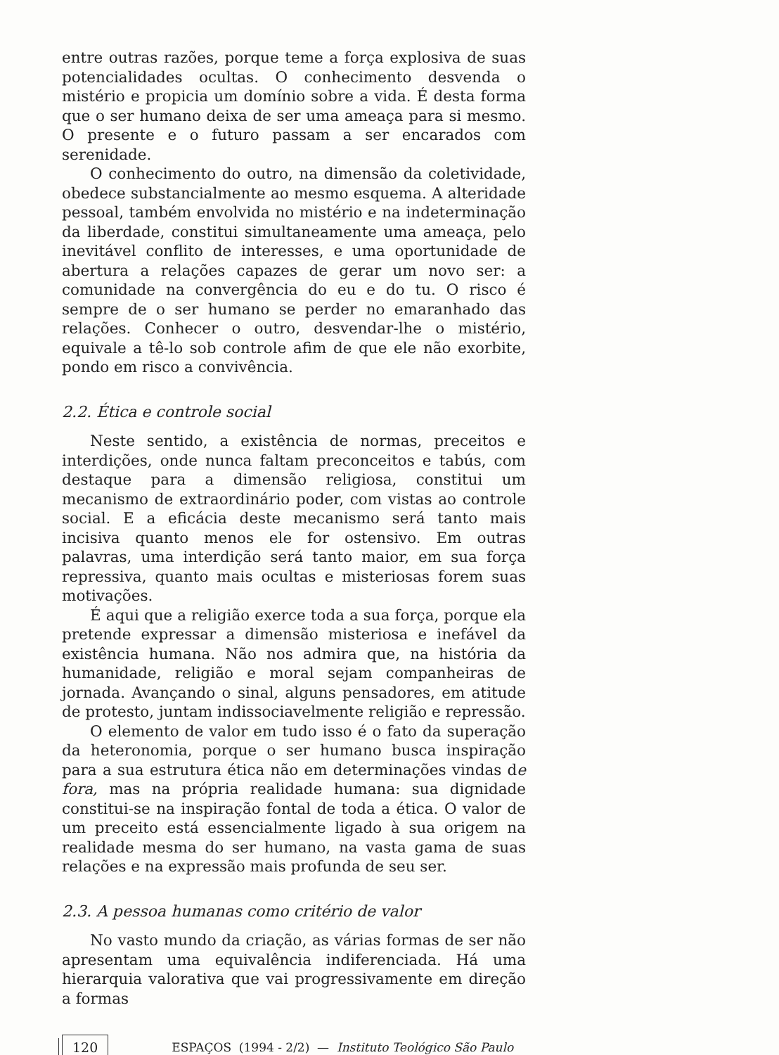entre outras razões, porque teme a força explosiva de suas potencialidades ocultas. O conhecimento desvenda o mistério e propicia um domínio sobre a vida. É desta forma que o ser humano deixa de ser uma ameaça para si mesmo. O presente e o futuro passam a ser encarados com serenidade.
O conhecimento do outro, na dimensão da coletividade, obedece substancialmente ao mesmo esquema. A alteridade pessoal, também envolvida no mistério e na indeterminação da liberdade, constitui simultaneamente uma ameaça, pelo inevitável conflito de interesses, e uma oportunidade de abertura a relações capazes de gerar um novo ser: a comunidade na convergência do eu e do tu. O risco é sempre de o ser humano se perder no emaranhado das relações. Conhecer o outro, desvendar-lhe o mistério, equivale a tê-lo sob controle afim de que ele não exorbite, pondo em risco a convivência.
2.2. Ética e controle social
Neste sentido, a existência de normas, preceitos e interdições, onde nunca faltam preconceitos e tabús, com destaque para a dimensão religiosa, constitui um mecanismo de extraordinário poder, com vistas ao controle social. E a eficácia deste mecanismo será tanto mais incisiva quanto menos ele for ostensivo. Em outras palavras, uma interdição será tanto maior, em sua força repressiva, quanto mais ocultas e misteriosas forem suas motivações.
É aqui que a religião exerce toda a sua força, porque ela pretende expressar a dimensão misteriosa e inefável da existência humana. Não nos admira que, na história da humanidade, religião e moral sejam companheiras de jornada. Avançando o sinal, alguns pensadores, em atitude de protesto, juntam indissociavelmente religião e repressão.
O elemento de valor em tudo isso é o fato da superação da heteronomia, porque o ser humano busca inspiração para a sua estrutura ética não em determinações vindas de fora, mas na própria realidade humana: sua dignidade constitui-se na inspiração fontal de toda a ética. O valor de um preceito está essencialmente ligado à sua origem na realidade mesma do ser humano, na vasta gama de suas relações e na expressão mais profunda de seu ser.
2.3. A pessoa humanas como critério de valor
No vasto mundo da criação, as várias formas de ser não apresentam uma equivalência indiferenciada. Há uma hierarquia valorativa que vai progressivamente em direção a formas
120 ESPAÇOS (1994 - 2/2) — Instituto Teológico São Paulo